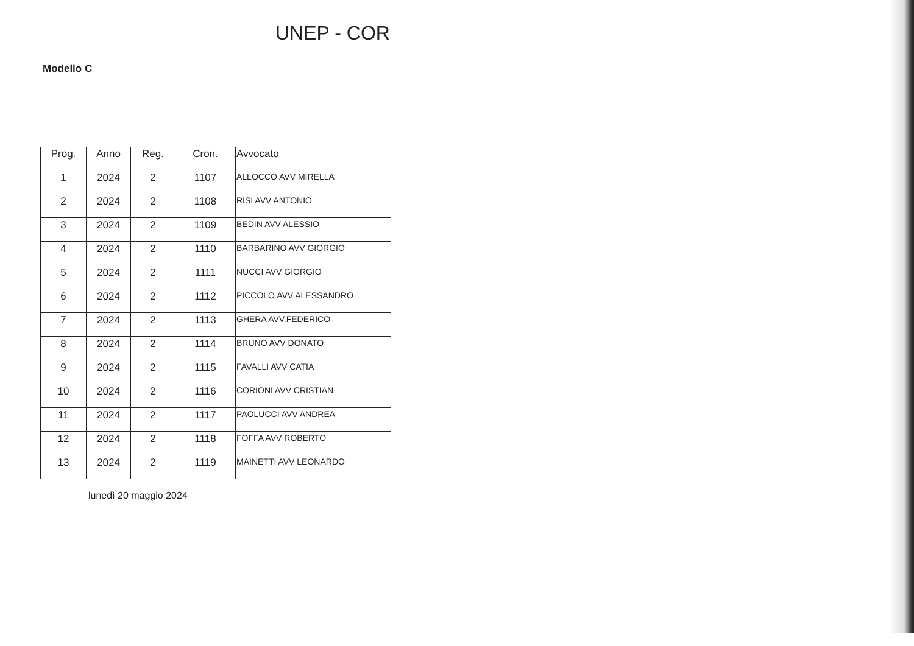UNEP - COR
Modello C
| Prog. | Anno | Reg. | Cron. | Avvocato |
| --- | --- | --- | --- | --- |
| 1 | 2024 | 2 | 1107 | ALLOCCO AVV MIRELLA |
| 2 | 2024 | 2 | 1108 | RISI AVV ANTONIO |
| 3 | 2024 | 2 | 1109 | BEDIN AVV ALESSIO |
| 4 | 2024 | 2 | 1110 | BARBARINO AVV GIORGIO |
| 5 | 2024 | 2 | 1111 | NUCCI AVV GIORGIO |
| 6 | 2024 | 2 | 1112 | PICCOLO AVV ALESSANDRO |
| 7 | 2024 | 2 | 1113 | GHERA AVV.FEDERICO |
| 8 | 2024 | 2 | 1114 | BRUNO AVV DONATO |
| 9 | 2024 | 2 | 1115 | FAVALLI AVV CATIA |
| 10 | 2024 | 2 | 1116 | CORIONI AVV CRISTIAN |
| 11 | 2024 | 2 | 1117 | PAOLUCCI AVV ANDREA |
| 12 | 2024 | 2 | 1118 | FOFFA AVV ROBERTO |
| 13 | 2024 | 2 | 1119 | MAINETTI AVV LEONARDO |
lunedì 20 maggio 2024